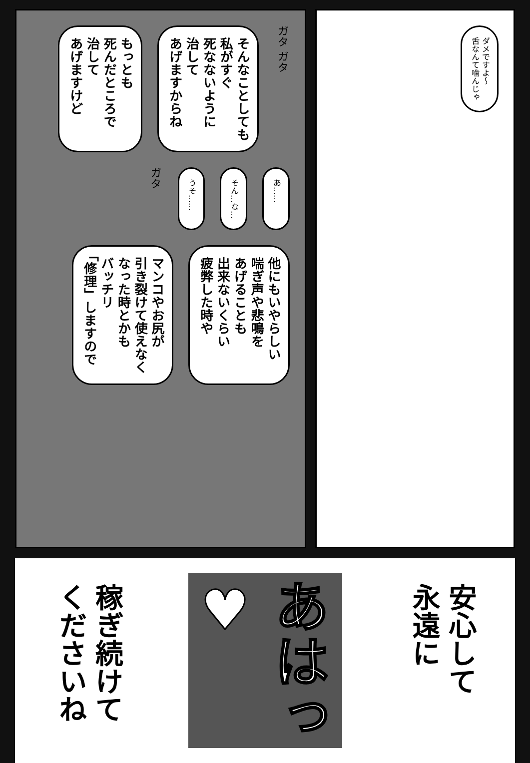ダメですよ～
舌なんて噛んじゃ
ガタ ガタ
そんなことしても
私がすぐ
死なないように
治して
あげますからね
もっとも
死んだところで
治して
あげますけど
あ……
そん…な…
うそ……
ガタ
他にもいやらしい
喘ぎ声や悲鳴を
あげることも
出来ないくらい
疲弊した時や
マンコやお尻が
引き裂けて使えなく
なった時とかも
バッチリ
「修理」しますので
安心して
永遠に
あはっ♥
稼ぎ続けて
くださいね